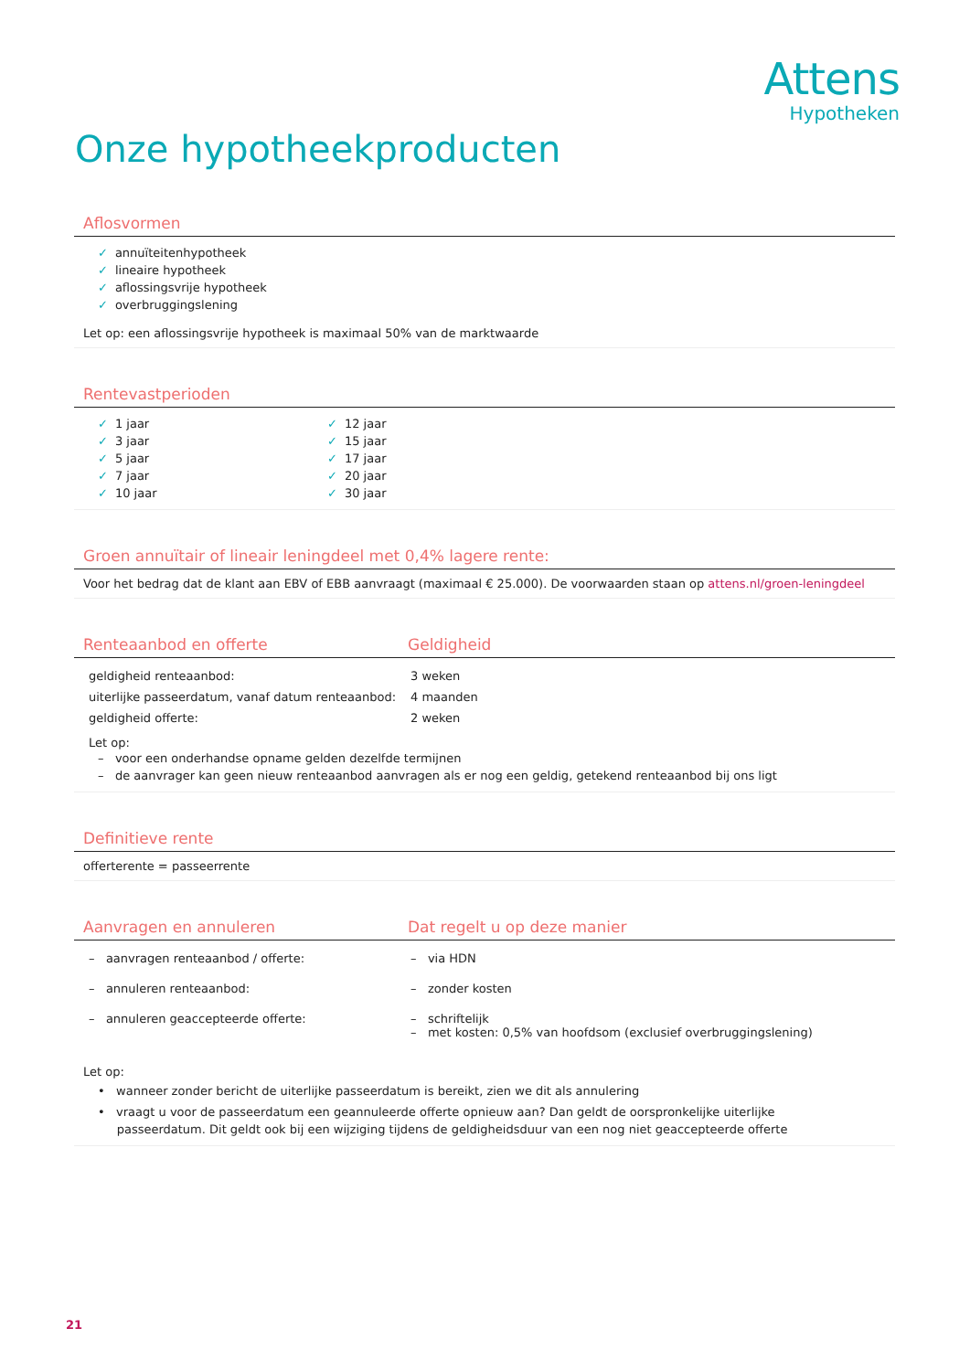Attens
Hypotheken
Onze hypotheekproducten
Aflosvormen
✓ annuïteitenhypotheek
✓ lineaire hypotheek
✓ aflossingsvrije hypotheek
✓ overbruggingslening
Let op: een aflossingsvrije hypotheek is maximaal 50% van de marktwaarde
Rentevastperioden
✓ 1 jaar
✓ 3 jaar
✓ 5 jaar
✓ 7 jaar
✓ 10 jaar
✓ 12 jaar
✓ 15 jaar
✓ 17 jaar
✓ 20 jaar
✓ 30 jaar
Groen annuïtair of lineair leningdeel met 0,4% lagere rente:
Voor het bedrag dat de klant aan EBV of EBB aanvraagt (maximaal € 25.000). De voorwaarden staan op attens.nl/groen-leningdeel
Renteaanbod en offerte Geldigheid
| geldigheid renteaanbod: | 3 weken |
| uiterlijke passeerdatum, vanaf datum renteaanbod: | 4 maanden |
| geldigheid offerte: | 2 weken |
Let op:
– voor een onderhandse opname gelden dezelfde termijnen
– de aanvrager kan geen nieuw renteaanbod aanvragen als er nog een geldig, getekend renteaanbod bij ons ligt
Definitieve rente
offerterente = passeerrente
Aanvragen en annuleren Dat regelt u op deze manier
| – aanvragen renteaanbod / offerte: | – via HDN |
| – annuleren renteaanbod: | – zonder kosten |
| – annuleren geaccepteerde offerte: | – schriftelijk – met kosten: 0,5% van hoofdsom (exclusief overbruggingslening) |
Let op:
• wanneer zonder bericht de uiterlijke passeerdatum is bereikt, zien we dit als annulering
• vraagt u voor de passeerdatum een geannuleerde offerte opnieuw aan? Dan geldt de oorspronkelijke uiterlijke
passeerdatum. Dit geldt ook bij een wijziging tijdens de geldigheidsduur van een nog niet geaccepteerde offerte
21